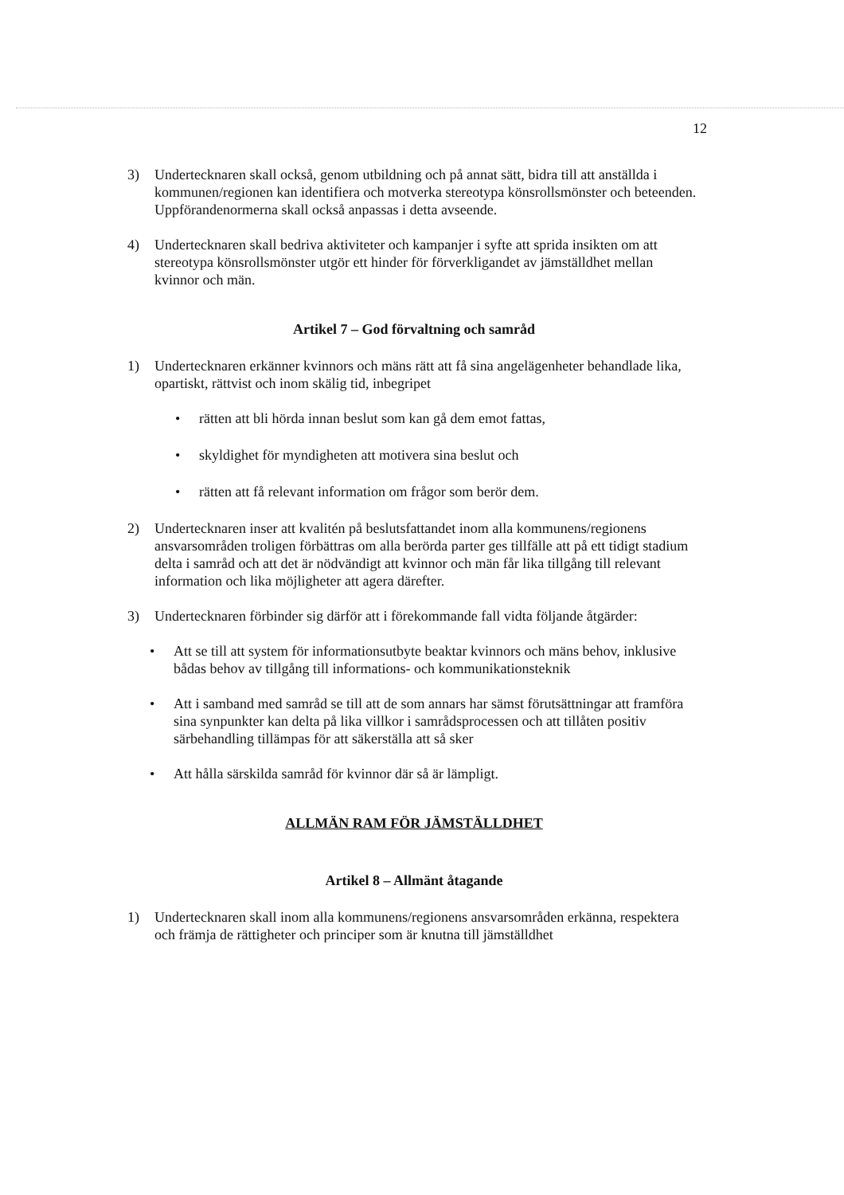12
3) Undertecknaren skall också, genom utbildning och på annat sätt, bidra till att anställda i kommunen/regionen kan identifiera och motverka stereotypa könsrollsmönster och beteenden. Uppförandenormerna skall också anpassas i detta avseende.
4) Undertecknaren skall bedriva aktiviteter och kampanjer i syfte att sprida insikten om att stereotypa könsrollsmönster utgör ett hinder för förverkligandet av jämställdhet mellan kvinnor och män.
Artikel 7 – God förvaltning och samråd
1) Undertecknaren erkänner kvinnors och mäns rätt att få sina angelägenheter behandlade lika, opartiskt, rättvist och inom skälig tid, inbegripet
• rätten att bli hörda innan beslut som kan gå dem emot fattas,
• skyldighet för myndigheten att motivera sina beslut och
• rätten att få relevant information om frågor som berör dem.
2) Undertecknaren inser att kvalitén på beslutsfattandet inom alla kommunens/regionens ansvarsområden troligen förbättras om alla berörda parter ges tillfälle att på ett tidigt stadium delta i samråd och att det är nödvändigt att kvinnor och män får lika tillgång till relevant information och lika möjligheter att agera därefter.
3) Undertecknaren förbinder sig därför att i förekommande fall vidta följande åtgärder:
• Att se till att system för informationsutbyte beaktar kvinnors och mäns behov, inklusive bådas behov av tillgång till informations- och kommunikationsteknik
• Att i samband med samråd se till att de som annars har sämst förutsättningar att framföra sina synpunkter kan delta på lika villkor i samrådsprocessen och att tillåten positiv särbehandling tillämpas för att säkerställa att så sker
• Att hålla särskilda samråd för kvinnor där så är lämpligt.
ALLMÄN RAM FÖR JÄMSTÄLLDHET
Artikel 8 – Allmänt åtagande
1) Undertecknaren skall inom alla kommunens/regionens ansvarsområden erkänna, respektera och främja de rättigheter och principer som är knutna till jämställdhet